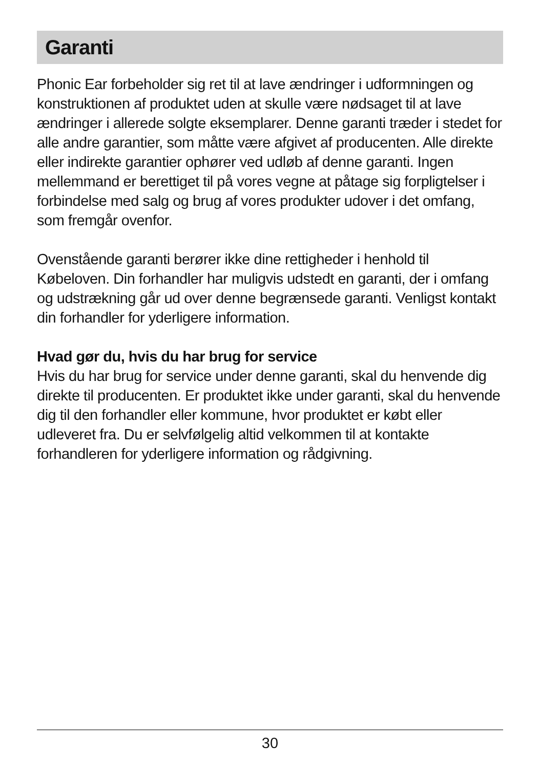Garanti
Phonic Ear forbeholder sig ret til at lave ændringer i udformningen og konstruktionen af produktet uden at skulle være nødsaget til at lave ændringer i allerede solgte eksemplarer. Denne garanti træder i stedet for alle andre garantier, som måtte være afgivet af producenten. Alle direkte eller indirekte garantier ophører ved udløb af denne garanti. Ingen mellemmand er berettiget til på vores vegne at påtage sig forpligtelser i forbindelse med salg og brug af vores produkter udover i det omfang, som fremgår ovenfor.
Ovenstående garanti berører ikke dine rettigheder i henhold til Købeloven. Din forhandler har muligvis udstedt en garanti, der i omfang og udstrækning går ud over denne begrænsede garanti. Venligst kontakt din forhandler for yderligere information.
Hvad gør du, hvis du har brug for service
Hvis du har brug for service under denne garanti, skal du henvende dig direkte til producenten. Er produktet ikke under garanti, skal du henvende dig til den forhandler eller kommune, hvor produktet er købt eller udleveret fra. Du er selvfølgelig altid velkommen til at kontakte forhandleren for yderligere information og rådgivning.
30